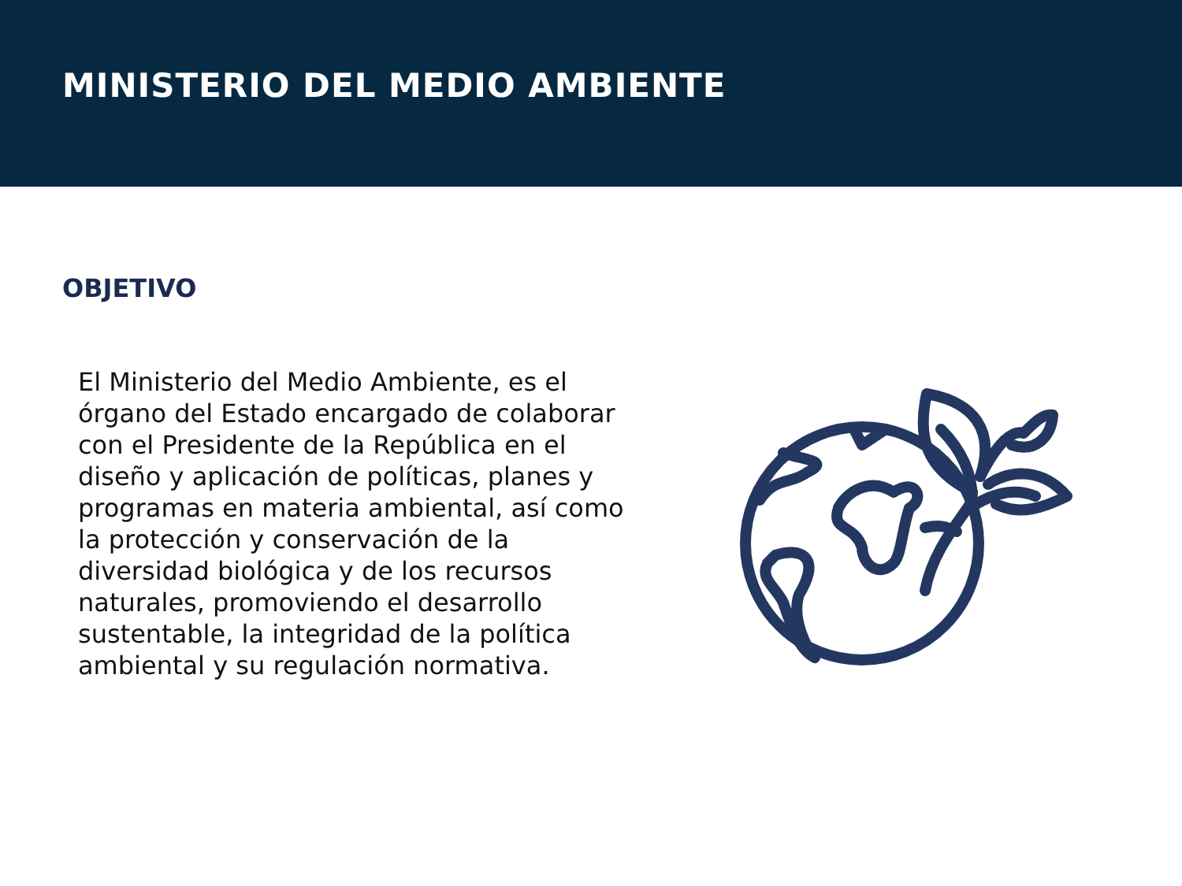MINISTERIO DEL MEDIO AMBIENTE
OBJETIVO
El Ministerio del Medio Ambiente, es el órgano del Estado encargado de colaborar con el Presidente de la República en el diseño y aplicación de políticas, planes y programas en materia ambiental, así como la protección y conservación de la diversidad biológica y de los recursos naturales, promoviendo el desarrollo sustentable, la integridad de la política ambiental y su regulación normativa.